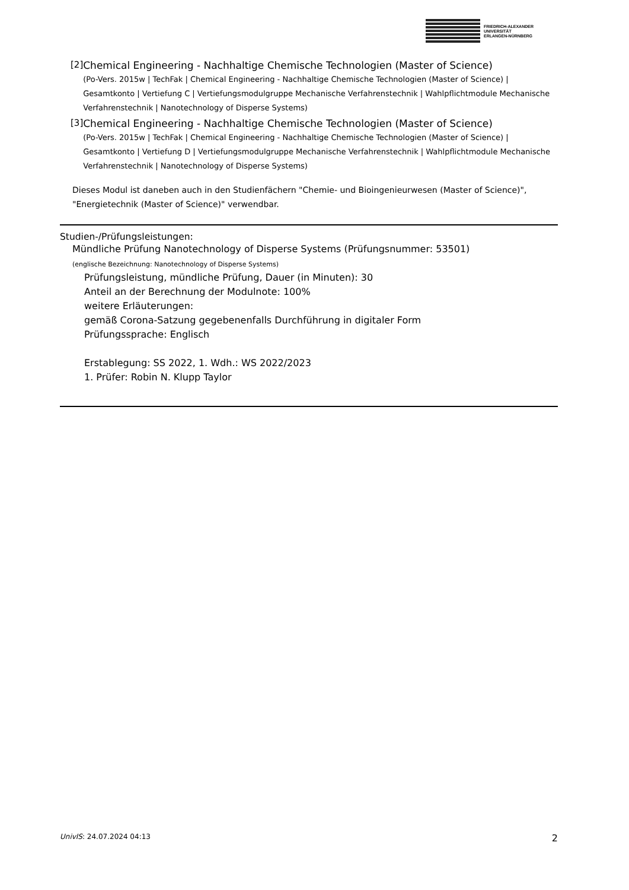FRIEDRICH-ALEXANDER
UNIVERSITÄT
ERLANGEN-NÜRNBERG
[2] Chemical Engineering - Nachhaltige Chemische Technologien (Master of Science)
(Po-Vers. 2015w | TechFak | Chemical Engineering - Nachhaltige Chemische Technologien (Master of Science) | Gesamtkonto | Vertiefung C | Vertiefungsmodulgruppe Mechanische Verfahrenstechnik | Wahlpflichtmodule Mechanische Verfahrenstechnik | Nanotechnology of Disperse Systems)
[3] Chemical Engineering - Nachhaltige Chemische Technologien (Master of Science)
(Po-Vers. 2015w | TechFak | Chemical Engineering - Nachhaltige Chemische Technologien (Master of Science) | Gesamtkonto | Vertiefung D | Vertiefungsmodulgruppe Mechanische Verfahrenstechnik | Wahlpflichtmodule Mechanische Verfahrenstechnik | Nanotechnology of Disperse Systems)
Dieses Modul ist daneben auch in den Studienfächern "Chemie- und Bioingenieurwesen (Master of Science)", "Energietechnik (Master of Science)" verwendbar.
Studien-/Prüfungsleistungen:
Mündliche Prüfung Nanotechnology of Disperse Systems (Prüfungsnummer: 53501)
(englische Bezeichnung: Nanotechnology of Disperse Systems)
Prüfungsleistung, mündliche Prüfung, Dauer (in Minuten): 30
Anteil an der Berechnung der Modulnote: 100%
weitere Erläuterungen:
gemäß Corona-Satzung gegebenenfalls Durchführung in digitaler Form
Prüfungssprache: Englisch
Erstablegung: SS 2022, 1. Wdh.: WS 2022/2023
1. Prüfer: Robin N. Klupp Taylor
UnivIS: 24.07.2024 04:13 2